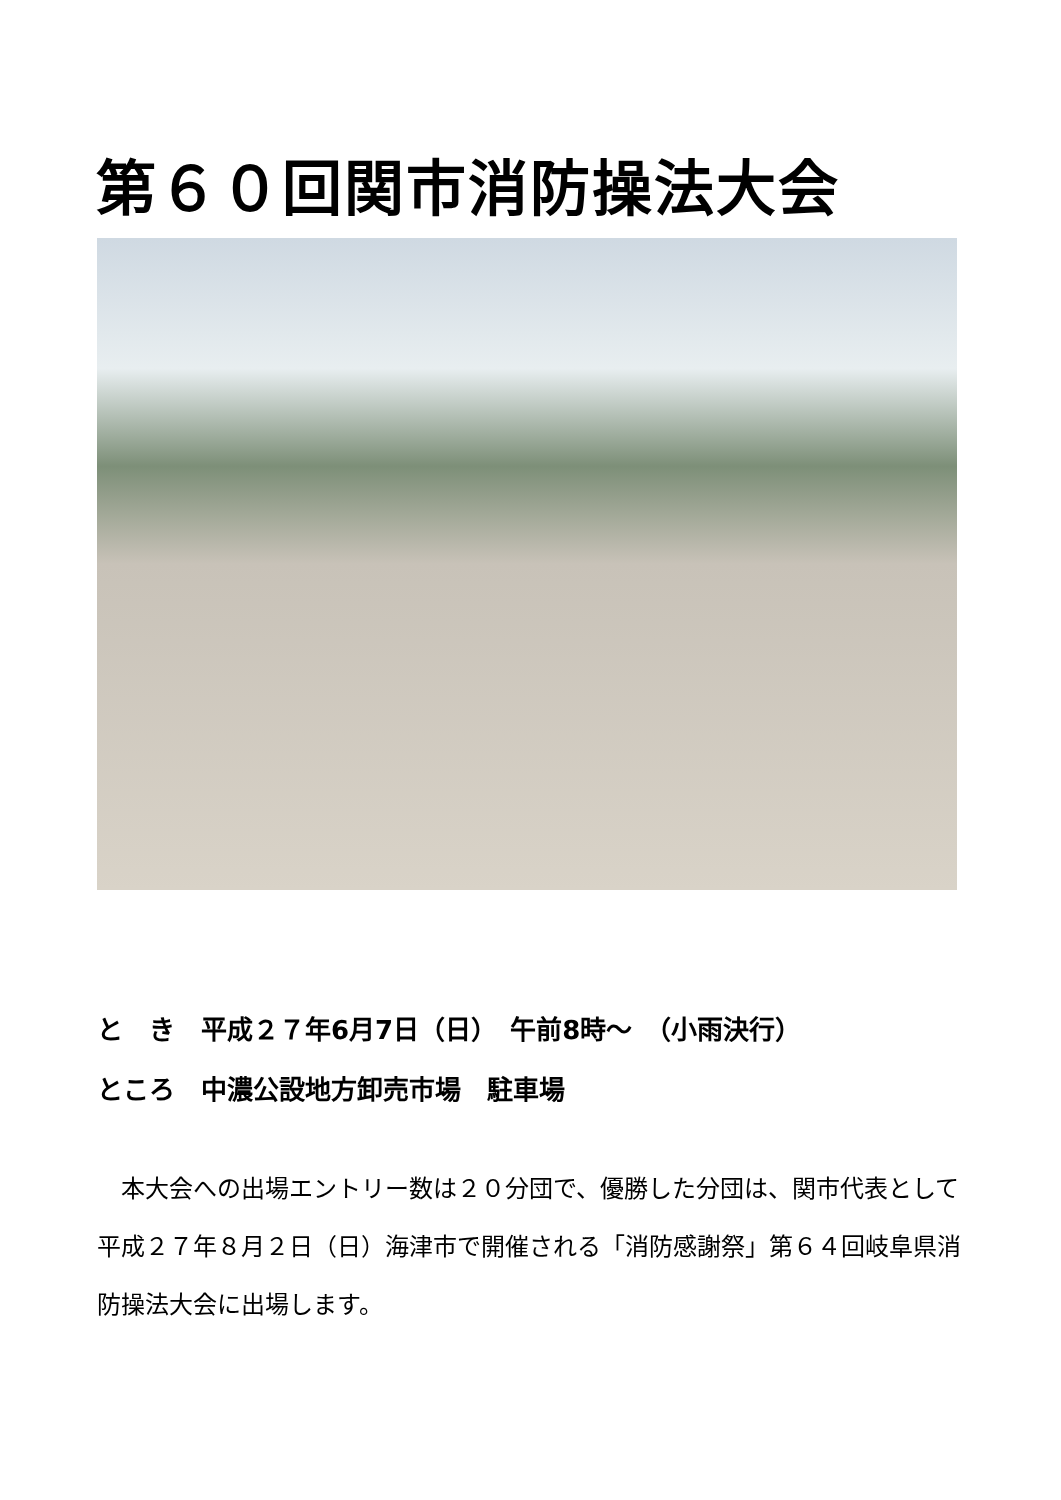第６０回関市消防操法大会
と　き　平成２７年6月7日（日）　午前8時～　（小雨決行）
ところ　中濃公設地方卸売市場　駐車場
　本大会への出場エントリー数は２０分団で、優勝した分団は、関市代表として平成２７年８月２日（日）海津市で開催される「消防感謝祭」第６４回岐阜県消防操法大会に出場します。